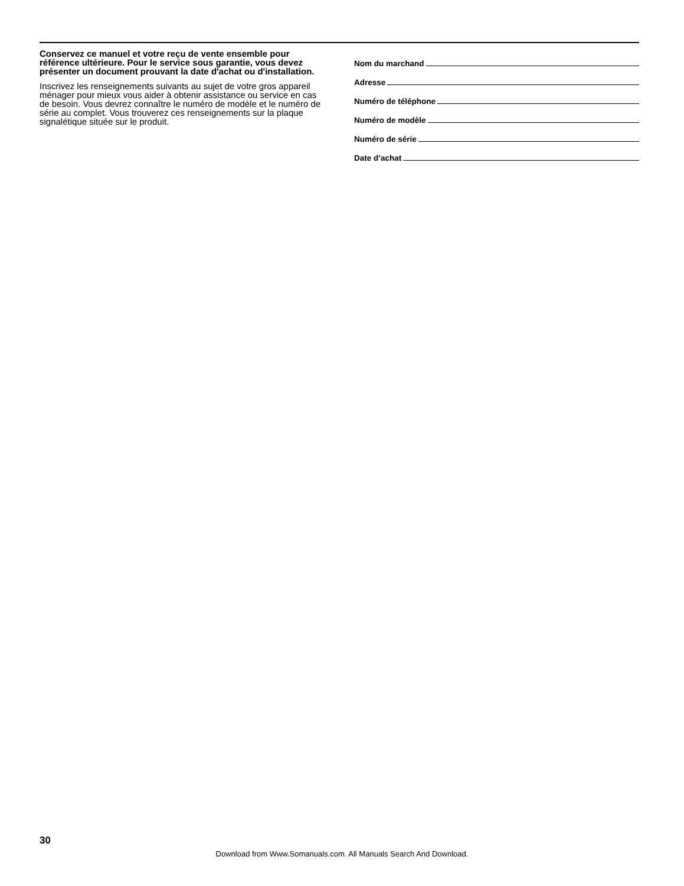Conservez ce manuel et votre reçu de vente ensemble pour référence ultérieure. Pour le service sous garantie, vous devez présenter un document prouvant la date d'achat ou d'installation.
Inscrivez les renseignements suivants au sujet de votre gros appareil ménager pour mieux vous aider à obtenir assistance ou service en cas de besoin. Vous devrez connaître le numéro de modèle et le numéro de série au complet. Vous trouverez ces renseignements sur la plaque signalétique située sur le produit.
Nom du marchand
Adresse
Numéro de téléphone
Numéro de modèle
Numéro de série
Date d’achat
30
Download from Www.Somanuals.com. All Manuals Search And Download.